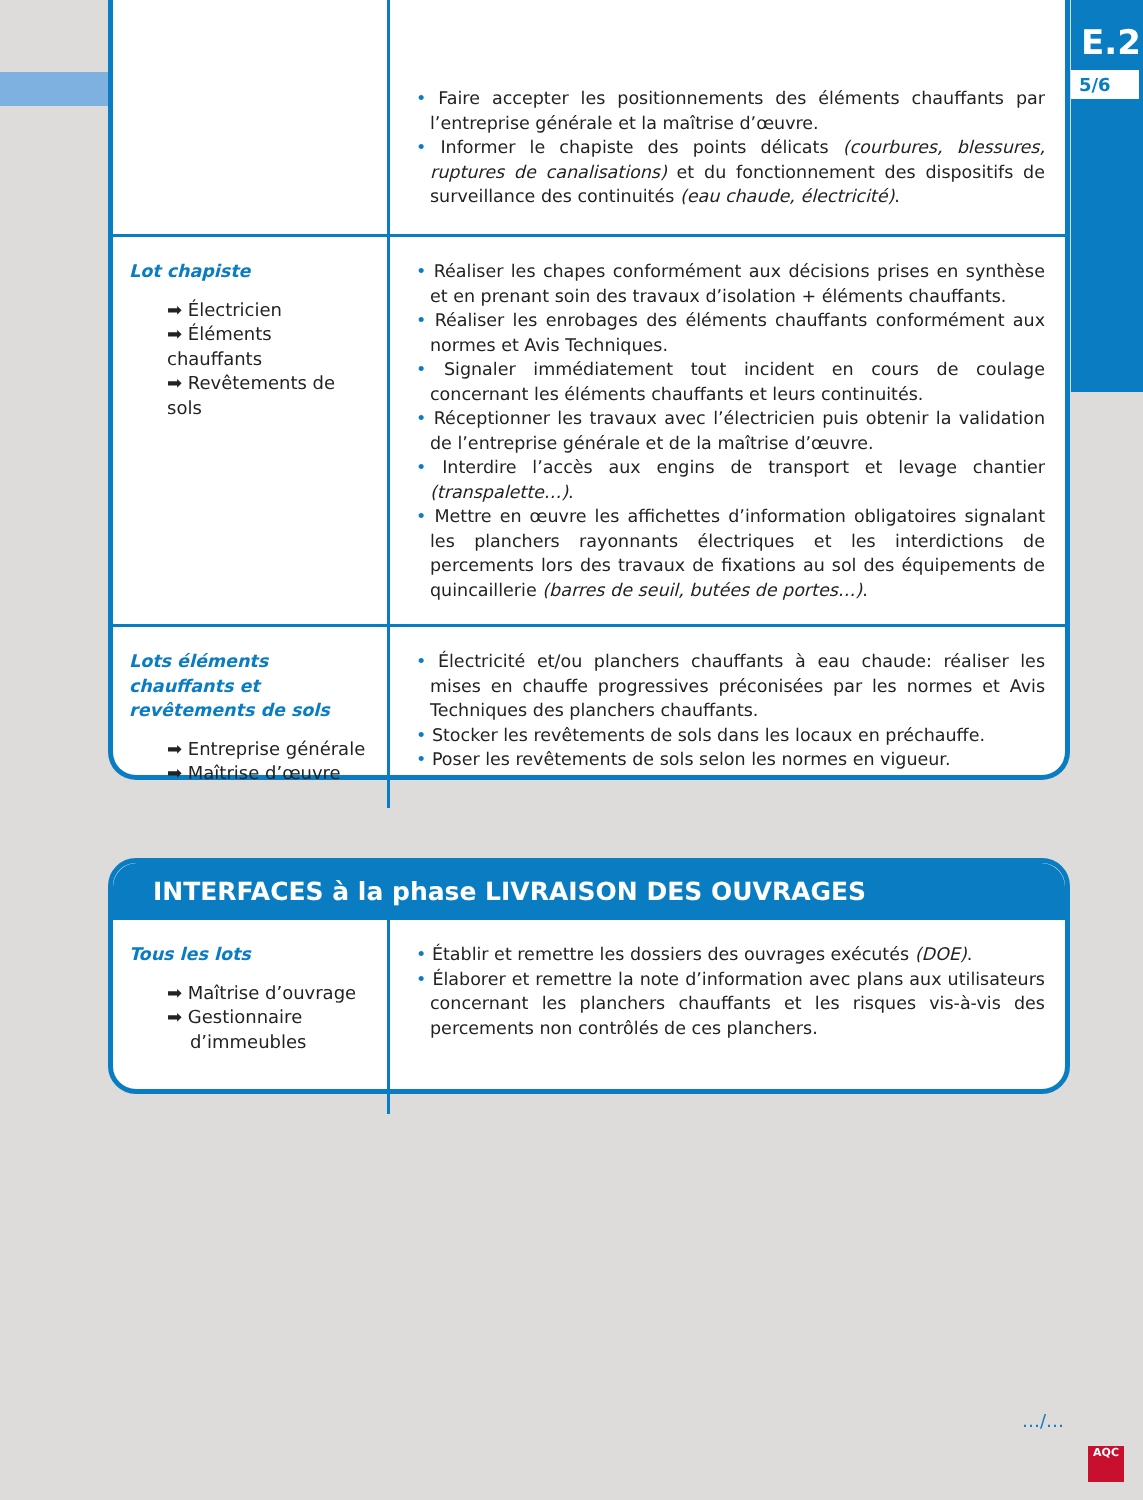E.2
5/6
| | • Faire accepter les positionnements des éléments chauffants par l’entreprise générale et la maîtrise d’œuvre. • Informer le chapiste des points délicats (courbures, blessures, ruptures de canalisations) et du fonctionnement des dispositifs de surveillance des continuités (eau chaude, électricité) . |
| Lot chapiste ➡ Électricien ➡ Éléments chauffants ➡ Revêtements de sols | • Réaliser les chapes conformément aux décisions prises en synthèse et en prenant soin des travaux d’isolation + éléments chauffants. • Réaliser les enrobages des éléments chauffants conformément aux normes et Avis Techniques. • Signaler immédiatement tout incident en cours de coulage concernant les éléments chauffants et leurs continuités. • Réceptionner les travaux avec l’électricien puis obtenir la validation de l’entreprise générale et de la maîtrise d’œuvre. • Interdire l’accès aux engins de transport et levage chantier (transpalette…) . • Mettre en œuvre les affichettes d’information obligatoires signalant les planchers rayonnants électriques et les interdictions de percements lors des travaux de fixations au sol des équipements de quincaillerie (barres de seuil, butées de portes…) . |
| Lots éléments chauffants et revêtements de sols ➡ Entreprise générale ➡ Maîtrise d’œuvre | • Électricité et/ou planchers chauffants à eau chaude: réaliser les mises en chauffe progressives préconisées par les normes et Avis Techniques des planchers chauffants. • Stocker les revêtements de sols dans les locaux en préchauffe. • Poser les revêtements de sols selon les normes en vigueur. |
INTERFACES à la phase LIVRAISON DES OUVRAGES
| Tous les lots ➡ Maîtrise d’ouvrage ➡ Gestionnaire d’immeubles | • Établir et remettre les dossiers des ouvrages exécutés (DOE) . • Élaborer et remettre la note d’information avec plans aux utilisateurs concernant les planchers chauffants et les risques vis-à-vis des percements non contrôlés de ces planchers. |
…/…
AQC